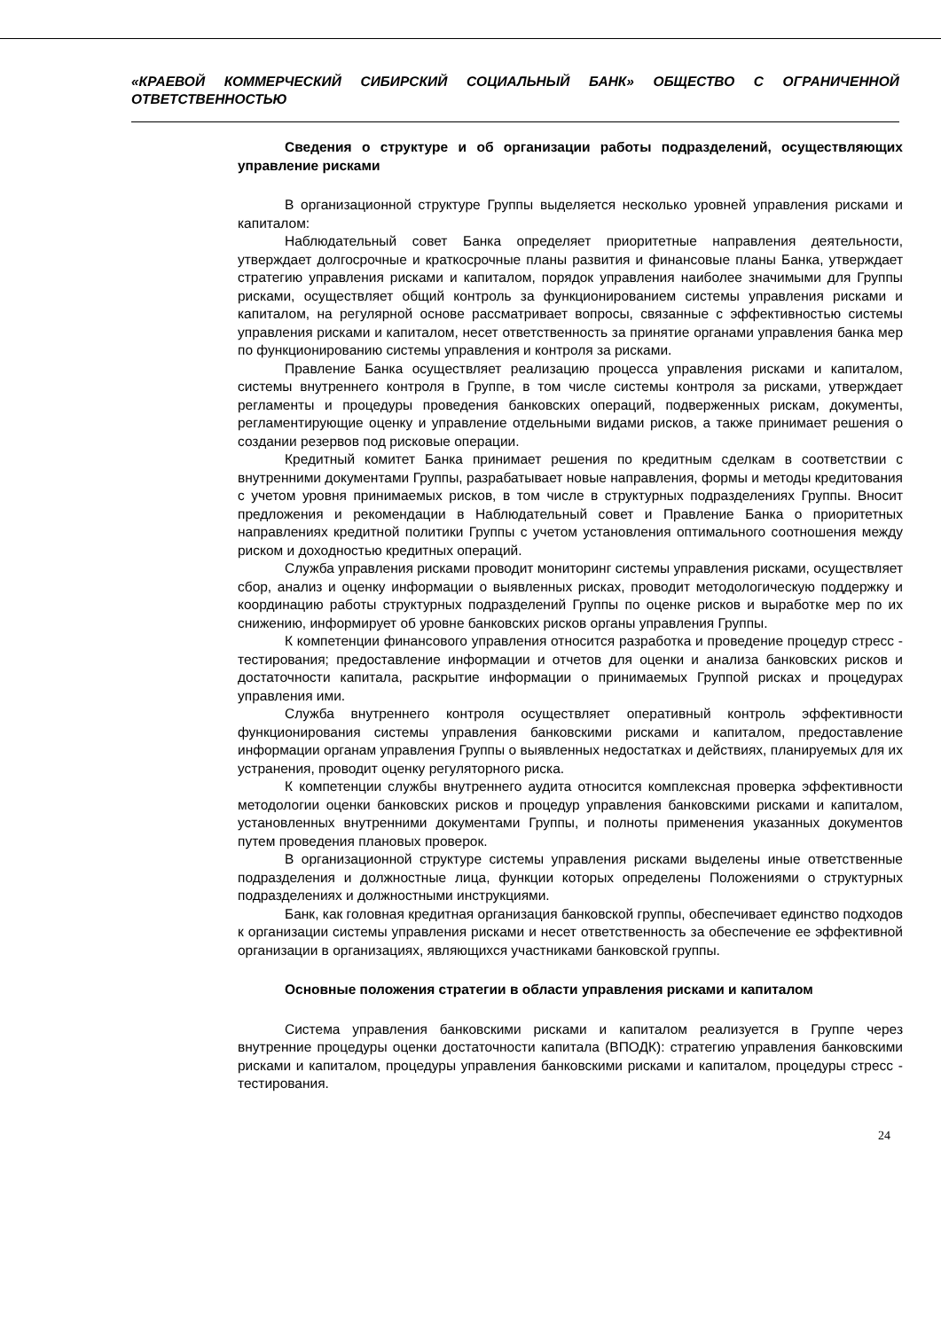«КРАЕВОЙ КОММЕРЧЕСКИЙ СИБИРСКИЙ СОЦИАЛЬНЫЙ БАНК» ОБЩЕСТВО С ОГРАНИЧЕННОЙ ОТВЕТСТВЕННОСТЬЮ
Сведения о структуре и об организации работы подразделений, осуществляющих управление рисками
В организационной структуре Группы выделяется несколько уровней управления рисками и капиталом:
Наблюдательный совет Банка определяет приоритетные направления деятельности, утверждает долгосрочные и краткосрочные планы развития и финансовые планы Банка, утверждает стратегию управления рисками и капиталом, порядок управления наиболее значимыми для Группы рисками, осуществляет общий контроль за функционированием системы управления рисками и капиталом, на регулярной основе рассматривает вопросы, связанные с эффективностью системы управления рисками и капиталом, несет ответственность за принятие органами управления банка мер по функционированию системы управления и контроля за рисками.
Правление Банка осуществляет реализацию процесса управления рисками и капиталом, системы внутреннего контроля в Группе, в том числе системы контроля за рисками, утверждает регламенты и процедуры проведения банковских операций, подверженных рискам, документы, регламентирующие оценку и управление отдельными видами рисков, а также принимает решения о создании резервов под рисковые операции.
Кредитный комитет Банка принимает решения по кредитным сделкам в соответствии с внутренними документами Группы, разрабатывает новые направления, формы и методы кредитования с учетом уровня принимаемых рисков, в том числе в структурных подразделениях Группы. Вносит предложения и рекомендации в Наблюдательный совет и Правление Банка о приоритетных направлениях кредитной политики Группы с учетом установления оптимального соотношения между риском и доходностью кредитных операций.
Служба управления рисками проводит мониторинг системы управления рисками, осуществляет сбор, анализ и оценку информации о выявленных рисках, проводит методологическую поддержку и координацию работы структурных подразделений Группы по оценке рисков и выработке мер по их снижению, информирует об уровне банковских рисков органы управления Группы.
К компетенции финансового управления относится разработка и проведение процедур стресс - тестирования; предоставление информации и отчетов для оценки и анализа банковских рисков и достаточности капитала, раскрытие информации о принимаемых Группой рисках и процедурах управления ими.
Служба внутреннего контроля осуществляет оперативный контроль эффективности функционирования системы управления банковскими рисками и капиталом, предоставление информации органам управления Группы о выявленных недостатках и действиях, планируемых для их устранения, проводит оценку регуляторного риска.
К компетенции службы внутреннего аудита относится комплексная проверка эффективности методологии оценки банковских рисков и процедур управления банковскими рисками и капиталом, установленных внутренними документами Группы, и полноты применения указанных документов путем проведения плановых проверок.
В организационной структуре системы управления рисками выделены иные ответственные подразделения и должностные лица, функции которых определены Положениями о структурных подразделениях и должностными инструкциями.
Банк, как головная кредитная организация банковской группы, обеспечивает единство подходов к организации системы управления рисками и несет ответственность за обеспечение ее эффективной организации в организациях, являющихся участниками банковской группы.
Основные положения стратегии в области управления рисками и капиталом
Система управления банковскими рисками и капиталом реализуется в Группе через внутренние процедуры оценки достаточности капитала (ВПОДК): стратегию управления банковскими рисками и капиталом, процедуры управления банковскими рисками и капиталом, процедуры стресс - тестирования.
24